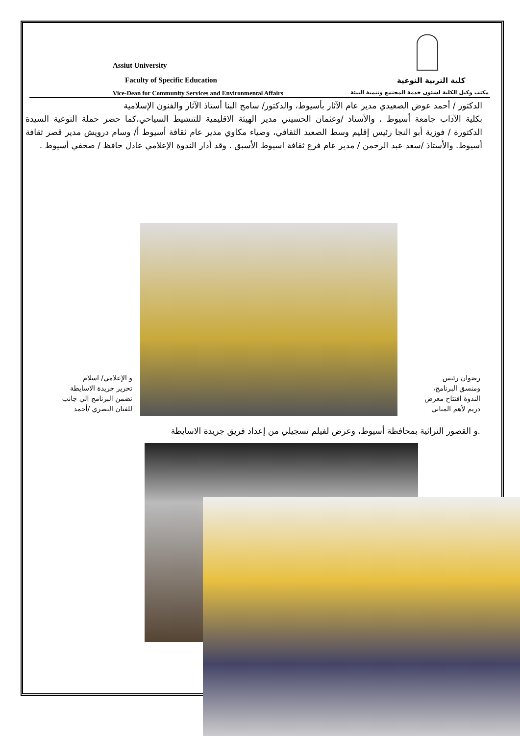Assiut University
Faculty of Specific Education كلية التربية النوعية
Vice-Dean for Community Services and Environmental Affairs
مكتب وكيل الكلية لشئون خدمة المجتمع وتنمية البيئة
الدكتور / أحمد عوض الصعيدي مدير عام الآثار بأسيوط، والدكتور/ سامح البنا أستاذ الآثار والفنون الإسلامية
بكلية الآداب جامعة أسيوط ، والأستاذ /وعثمان الحسيني مدير الهيئة الاقليمية للتنشيط السياحي،كما حضر حملة التوعية السيدة الدكتورة / فوزية أبو النجا رئيس إقليم وسط الصعيد الثقافي، وضياء مكاوي مدير عام ثقافة أسيوط أ/ وسام درويش مدير قصر ثقافة أسيوط. والأستاذ /سعد عبد الرحمن / مدير عام فرع ثقافة اسيوط الأسبق . وقد أدار الندوة الإعلامي عادل حافظ / صحفي أسيوط .
رضوان رئيس
ومنسق البرنامج،
الندوة افتتاح معرض
دريم لأهم المباني
و الإعلامي/ اسلام
تحرير جريدة الاسايطة
تضمن البرنامج الي جانب
للفنان البصري /أحمد
.و القصور التراثية بمحافظة أسيوط، وعرض لفيلم تسجيلي من إعداد فريق جريدة الاسايطة